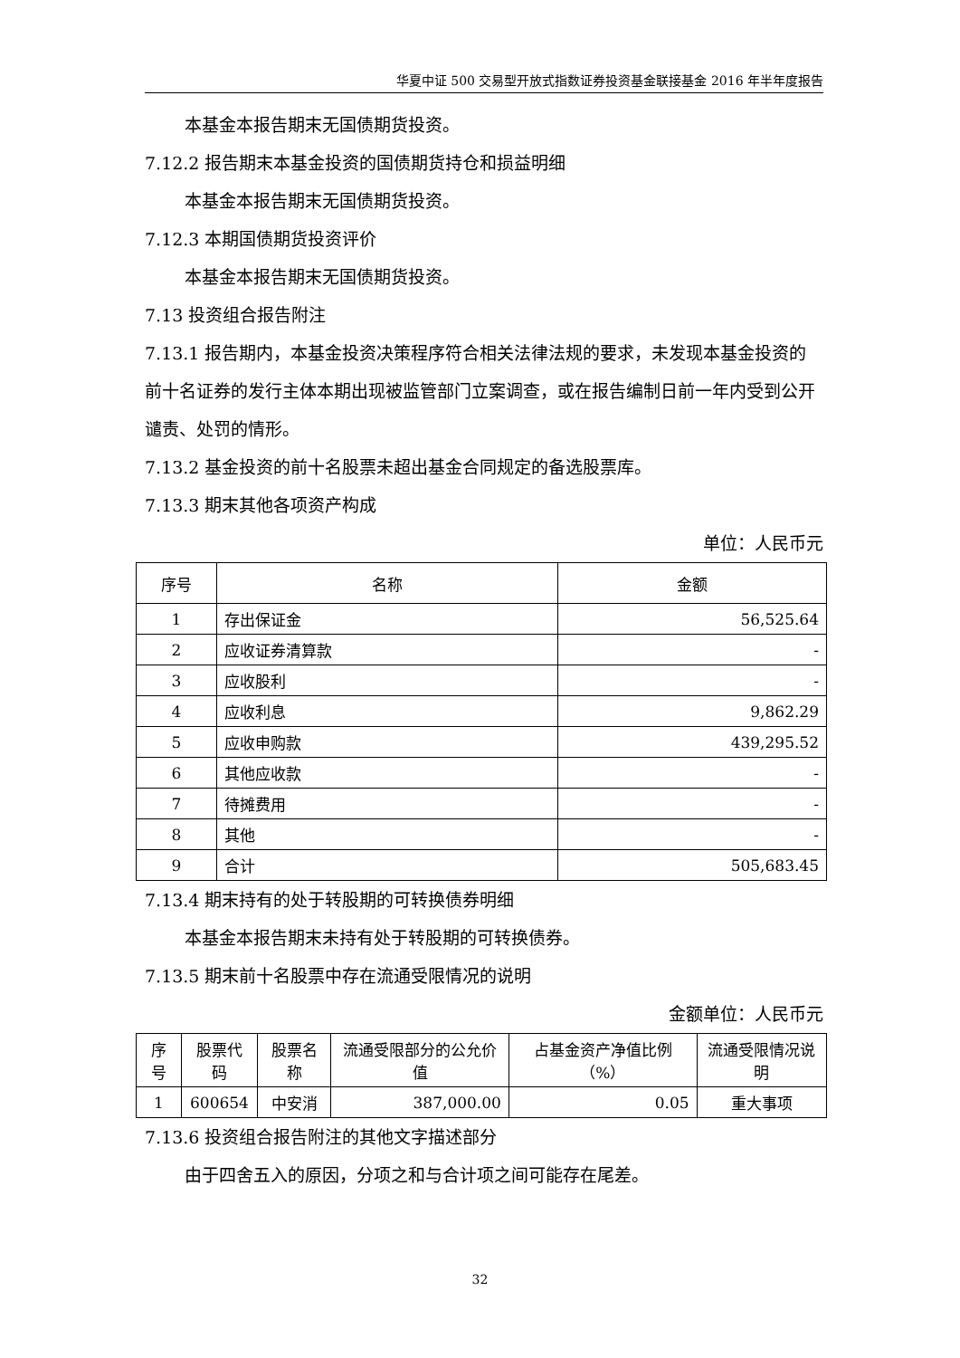华夏中证 500 交易型开放式指数证券投资基金联接基金 2016 年半年度报告
本基金本报告期末无国债期货投资。
7.12.2 报告期末本基金投资的国债期货持仓和损益明细
本基金本报告期末无国债期货投资。
7.12.3 本期国债期货投资评价
本基金本报告期末无国债期货投资。
7.13 投资组合报告附注
7.13.1 报告期内，本基金投资决策程序符合相关法律法规的要求，未发现本基金投资的前十名证券的发行主体本期出现被监管部门立案调查，或在报告编制日前一年内受到公开谴责、处罚的情形。
7.13.2 基金投资的前十名股票未超出基金合同规定的备选股票库。
7.13.3 期末其他各项资产构成
单位：人民币元
| 序号 | 名称 | 金额 |
| --- | --- | --- |
| 1 | 存出保证金 | 56,525.64 |
| 2 | 应收证券清算款 | - |
| 3 | 应收股利 | - |
| 4 | 应收利息 | 9,862.29 |
| 5 | 应收申购款 | 439,295.52 |
| 6 | 其他应收款 | - |
| 7 | 待摊费用 | - |
| 8 | 其他 | - |
| 9 | 合计 | 505,683.45 |
7.13.4 期末持有的处于转股期的可转换债券明细
本基金本报告期末未持有处于转股期的可转换债券。
7.13.5 期末前十名股票中存在流通受限情况的说明
金额单位：人民币元
| 序号 | 股票代码 | 股票名称 | 流通受限部分的公允价值 | 占基金资产净值比例（%） | 流通受限情况说明 |
| --- | --- | --- | --- | --- | --- |
| 1 | 600654 | 中安消 | 387,000.00 | 0.05 | 重大事项 |
7.13.6 投资组合报告附注的其他文字描述部分
由于四舍五入的原因，分项之和与合计项之间可能存在尾差。
32